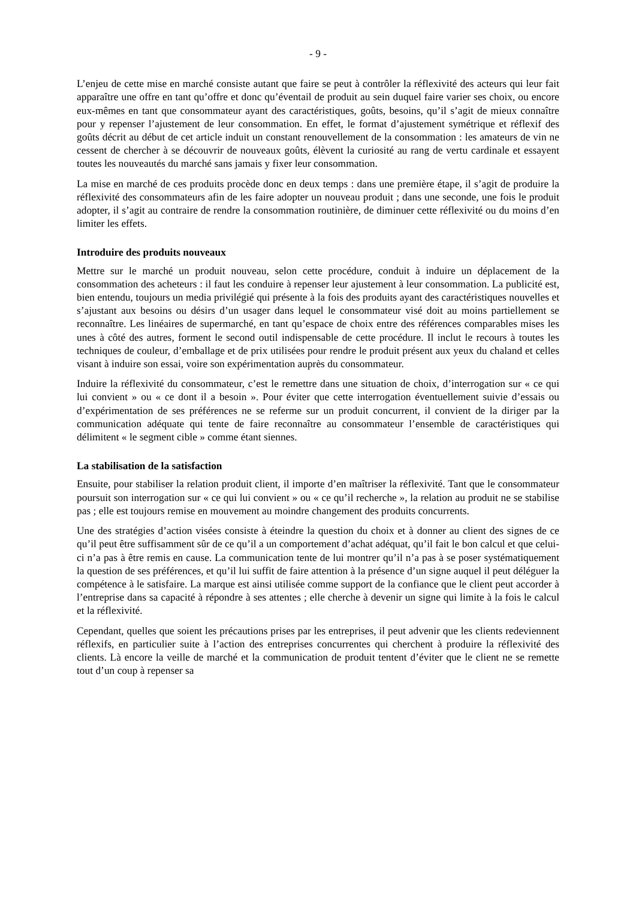- 9 -
L’enjeu de cette mise en marché consiste autant que faire se peut à contrôler la réflexivité des acteurs qui leur fait apparaître une offre en tant qu’offre et donc qu’éventail de produit au sein duquel faire varier ses choix, ou encore eux-mêmes en tant que consommateur ayant des caractéristiques, goûts, besoins, qu’il s’agit de mieux connaître pour y repenser l’ajustement de leur consommation. En effet, le format d’ajustement symétrique et réflexif des goûts décrit au début de cet article induit un constant renouvellement de la consommation : les amateurs de vin ne cessent de chercher à se découvrir de nouveaux goûts, élèvent la curiosité au rang de vertu cardinale et essayent toutes les nouveautés du marché sans jamais y fixer leur consommation.
La mise en marché de ces produits procède donc en deux temps : dans une première étape, il s’agit de produire la réflexivité des consommateurs afin de les faire adopter un nouveau produit ; dans une seconde, une fois le produit adopter, il s’agit au contraire de rendre la consommation routinière, de diminuer cette réflexivité ou du moins d’en limiter les effets.
Introduire des produits nouveaux
Mettre sur le marché un produit nouveau, selon cette procédure, conduit à induire un déplacement de la consommation des acheteurs : il faut les conduire à repenser leur ajustement à leur consommation. La publicité est, bien entendu, toujours un media privilégié qui présente à la fois des produits ayant des caractéristiques nouvelles et s’ajustant aux besoins ou désirs d’un usager dans lequel le consommateur visé doit au moins partiellement se reconnaître. Les linéaires de supermarché, en tant qu’espace de choix entre des références comparables mises les unes à côté des autres, forment le second outil indispensable de cette procédure. Il inclut le recours à toutes les techniques de couleur, d’emballage et de prix utilisées pour rendre le produit présent aux yeux du chaland et celles visant à induire son essai, voire son expérimentation auprès du consommateur.
Induire la réflexivité du consommateur, c’est le remettre dans une situation de choix, d’interrogation sur « ce qui lui convient » ou « ce dont il a besoin ». Pour éviter que cette interrogation éventuellement suivie d’essais ou d’expérimentation de ses préférences ne se referme sur un produit concurrent, il convient de la diriger par la communication adéquate qui tente de faire reconnaître au consommateur l’ensemble de caractéristiques qui délimitent « le segment cible » comme étant siennes.
La stabilisation de la satisfaction
Ensuite, pour stabiliser la relation produit client, il importe d’en maîtriser la réflexivité. Tant que le consommateur poursuit son interrogation sur « ce qui lui convient » ou « ce qu’il recherche », la relation au produit ne se stabilise pas ; elle est toujours remise en mouvement au moindre changement des produits concurrents.
Une des stratégies d’action visées consiste à éteindre la question du choix et à donner au client des signes de ce qu’il peut être suffisamment sûr de ce qu’il a un comportement d’achat adéquat, qu’il fait le bon calcul et que celui-ci n’a pas à être remis en cause. La communication tente de lui montrer qu’il n’a pas à se poser systématiquement la question de ses préférences, et qu’il lui suffit de faire attention à la présence d’un signe auquel il peut déléguer la compétence à le satisfaire. La marque est ainsi utilisée comme support de la confiance que le client peut accorder à l’entreprise dans sa capacité à répondre à ses attentes ; elle cherche à devenir un signe qui limite à la fois le calcul et la réflexivité.
Cependant, quelles que soient les précautions prises par les entreprises, il peut advenir que les clients redeviennent réflexifs, en particulier suite à l’action des entreprises concurrentes qui cherchent à produire la réflexivité des clients. Là encore la veille de marché et la communication de produit tentent d’éviter que le client ne se remette tout d’un coup à repenser sa